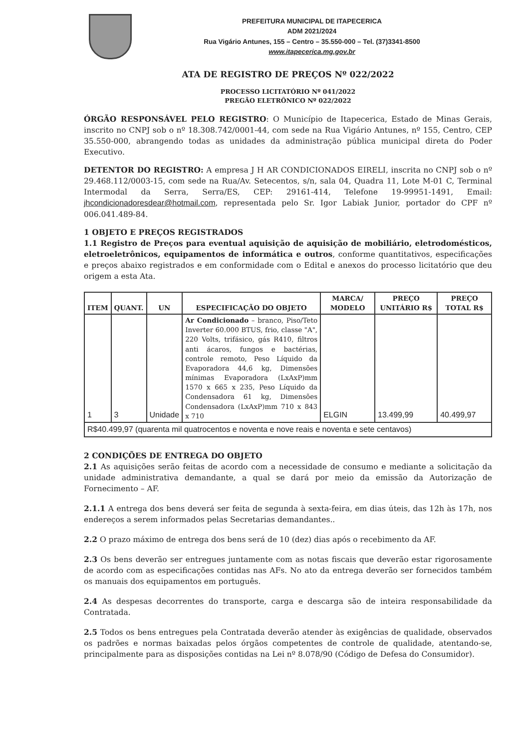PREFEITURA MUNICIPAL DE ITAPECERICA
ADM 2021/2024
Rua Vigário Antunes, 155 – Centro – 35.550-000 – Tel. (37)3341-8500
www.itapecerica.mg.gov.br
ATA DE REGISTRO DE PREÇOS Nº 022/2022
PROCESSO LICITATÓRIO Nº 041/2022
PREGÃO ELETRÔNICO Nº 022/2022
ÓRGÃO RESPONSÁVEL PELO REGISTRO: O Município de Itapecerica, Estado de Minas Gerais, inscrito no CNPJ sob o nº 18.308.742/0001-44, com sede na Rua Vigário Antunes, nº 155, Centro, CEP 35.550-000, abrangendo todas as unidades da administração pública municipal direta do Poder Executivo.
DETENTOR DO REGISTRO: A empresa J H AR CONDICIONADOS EIRELI, inscrita no CNPJ sob o nº 29.468.112/0003-15, com sede na Rua/Av. Setecentos, s/n, sala 04, Quadra 11, Lote M-01 C, Terminal Intermodal da Serra, Serra/ES, CEP: 29161-414, Telefone 19-99951-1491, Email: jhcondicionadoresdear@hotmail.com, representada pelo Sr. Igor Labiak Junior, portador do CPF nº 006.041.489-84.
1 OBJETO E PREÇOS REGISTRADOS
1.1 Registro de Preços para eventual aquisição de aquisição de mobiliário, eletrodomésticos, eletroeletrônicos, equipamentos de informática e outros, conforme quantitativos, especificações e preços abaixo registrados e em conformidade com o Edital e anexos do processo licitatório que deu origem a esta Ata.
| ITEM | QUANT. | UN | ESPECIFICAÇÃO DO OBJETO | MARCA/ MODELO | PREÇO UNITÁRIO R$ | PREÇO TOTAL R$ |
| --- | --- | --- | --- | --- | --- | --- |
| 1 | 3 | Unidade | Ar Condicionado – branco, Piso/Teto Inverter 60.000 BTUS, frio, classe "A", 220 Volts, trifásico, gás R410, filtros anti ácaros, fungos e bactérias, controle remoto, Peso Líquido da Evaporadora 44,6 kg, Dimensões mínimas Evaporadora (LxAxP)mm 1570 x 665 x 235, Peso Líquido da Condensadora 61 kg, Dimensões Condensadora (LxAxP)mm 710 x 843 x 710 | ELGIN | 13.499,99 | 40.499,97 |
| R$40.499,97 (quarenta mil quatrocentos e noventa e nove reais e noventa e sete centavos) | | | | | | |
2 CONDIÇÕES DE ENTREGA DO OBJETO
2.1 As aquisições serão feitas de acordo com a necessidade de consumo e mediante a solicitação da unidade administrativa demandante, a qual se dará por meio da emissão da Autorização de Fornecimento – AF.
2.1.1 A entrega dos bens deverá ser feita de segunda à sexta-feira, em dias úteis, das 12h às 17h, nos endereços a serem informados pelas Secretarias demandantes..
2.2 O prazo máximo de entrega dos bens será de 10 (dez) dias após o recebimento da AF.
2.3 Os bens deverão ser entregues juntamente com as notas fiscais que deverão estar rigorosamente de acordo com as especificações contidas nas AFs. No ato da entrega deverão ser fornecidos também os manuais dos equipamentos em português.
2.4 As despesas decorrentes do transporte, carga e descarga são de inteira responsabilidade da Contratada.
2.5 Todos os bens entregues pela Contratada deverão atender às exigências de qualidade, observados os padrões e normas baixadas pelos órgãos competentes de controle de qualidade, atentando-se, principalmente para as disposições contidas na Lei nº 8.078/90 (Código de Defesa do Consumidor).